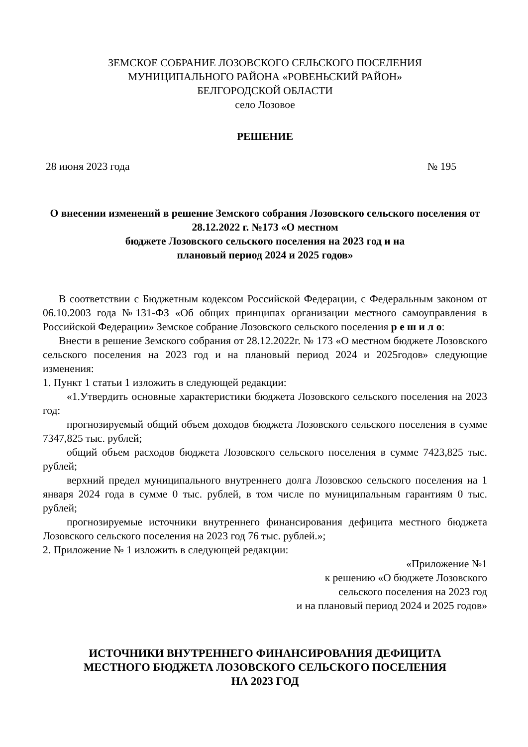ЗЕМСКОЕ СОБРАНИЕ ЛОЗОВСКОГО СЕЛЬСКОГО ПОСЕЛЕНИЯ
МУНИЦИПАЛЬНОГО РАЙОНА «РОВЕНЬСКИЙ РАЙОН»
БЕЛГОРОДСКОЙ ОБЛАСТИ
село Лозовое
РЕШЕНИЕ
28 июня 2023 года № 195
О внесении изменений в решение Земского собрания Лозовского сельского поселения от 28.12.2022 г. №173 «О местном
бюджете Лозовского сельского поселения на 2023 год и на
плановый период 2024 и 2025 годов»
В соответствии с Бюджетным кодексом Российской Федерации, с Федеральным законом от 06.10.2003 года №131-ФЗ «Об общих принципах организации местного самоуправления в Российской Федерации» Земское собрание Лозовского сельского поселения р е ш и л о:
Внести в решение Земского собрания от 28.12.2022г. № 173 «О местном бюджете Лозовского сельского поселения на 2023 год и на плановый период 2024 и 2025годов» следующие изменения:
1. Пункт 1 статьи 1 изложить в следующей редакции:
«1.Утвердить основные характеристики бюджета Лозовского сельского поселения на 2023 год:
прогнозируемый общий объем доходов бюджета Лозовского сельского поселения в сумме 7347,825 тыс. рублей;
общий объем расходов бюджета Лозовского сельского поселения в сумме 7423,825 тыс. рублей;
верхний предел муниципального внутреннего долга Лозовскоо сельского поселения на 1 января 2024 года в сумме 0 тыс. рублей, в том числе по муниципальным гарантиям 0 тыс. рублей;
прогнозируемые источники внутреннего финансирования дефицита местного бюджета Лозовского сельского поселения на 2023 год 76 тыс. рублей.»;
2. Приложение № 1 изложить в следующей редакции:
«Приложение №1
к решению «О бюджете Лозовского
сельского поселения на 2023 год
и на плановый период 2024 и 2025 годов»
ИСТОЧНИКИ ВНУТРЕННЕГО ФИНАНСИРОВАНИЯ ДЕФИЦИТА
МЕСТНОГО БЮДЖЕТА ЛОЗОВСКОГО СЕЛЬСКОГО ПОСЕЛЕНИЯ
НА 2023 ГОД